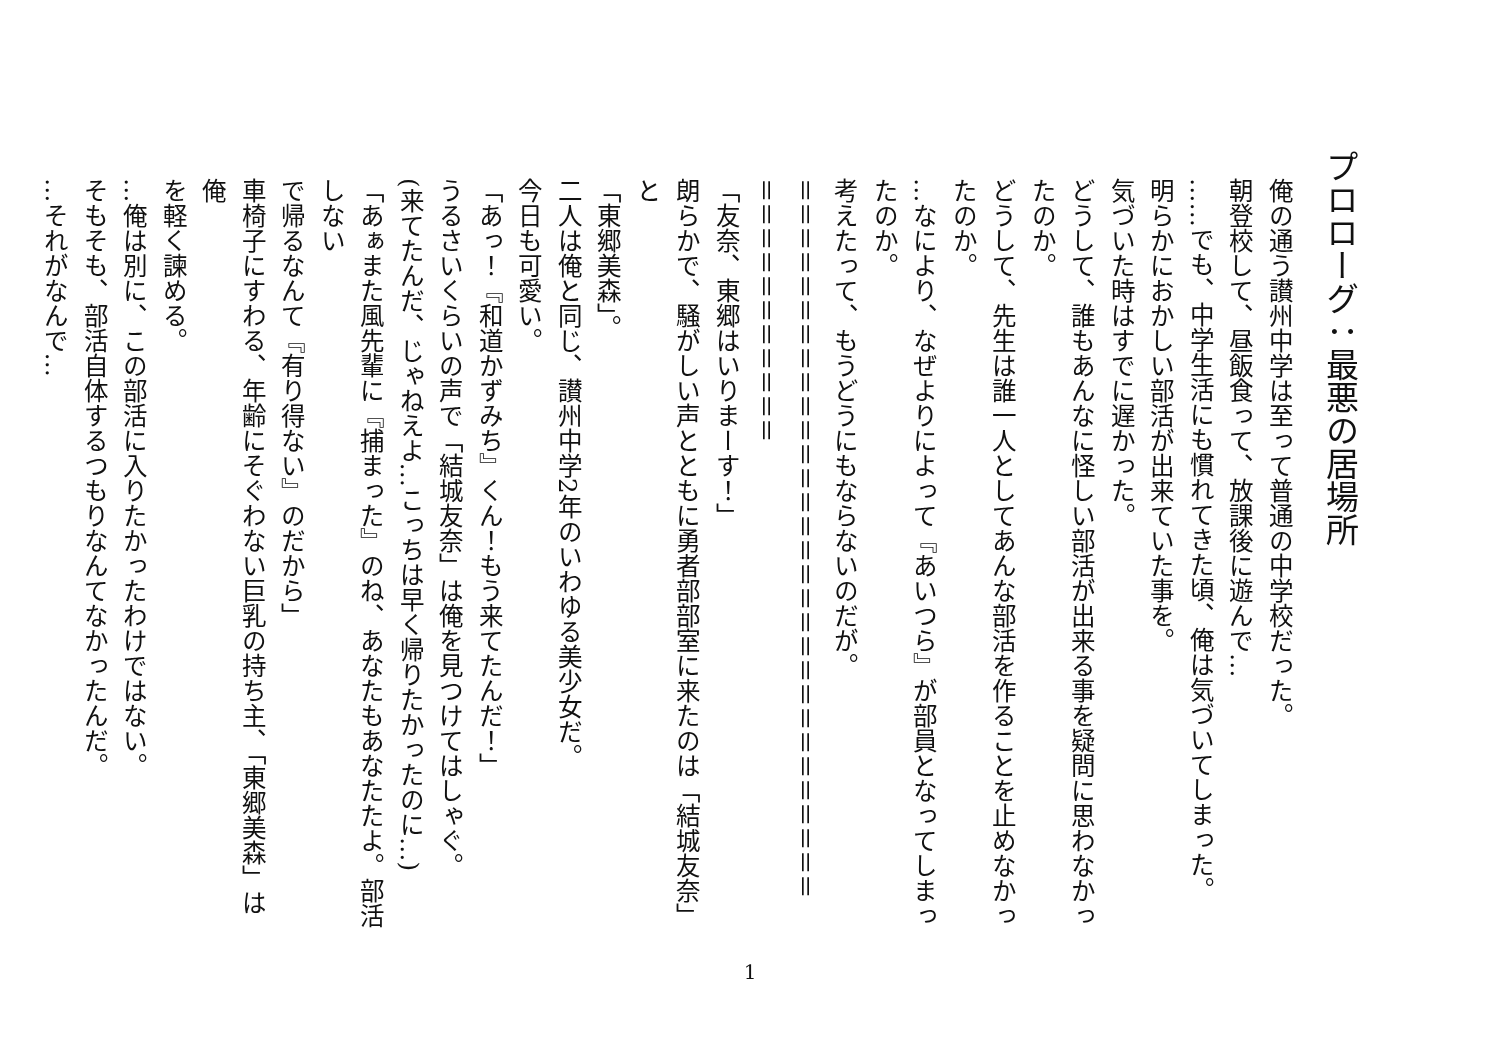プロローグ：最悪の居場所
俺の通う讃州中学は至って普通の中学校だった。
朝登校して、昼飯食って、放課後に遊んで…
……でも、中学生活にも慣れてきた頃、俺は気づいてしまった。
明らかにおかしい部活が出来ていた事を。
気づいた時はすでに遅かった。
どうして、誰もあんなに怪しい部活が出来る事を疑問に思わなかっ
たのか。
どうして、先生は誰一人としてあんな部活を作ることを止めなかっ
たのか。
…なにより、なぜよりによって『あいつら』が部員となってしまっ
たのか。
考えたって、もうどうにもならないのだが。
＝＝＝＝＝＝＝＝＝＝＝＝＝＝＝＝＝＝＝＝＝＝＝＝＝＝＝＝＝＝
＝＝＝＝＝＝＝＝＝＝＝
「友奈、東郷はいりまーす！」
朗らかで、騒がしい声とともに勇者部部室に来たのは「結城友奈」と
「東郷美森」。
二人は俺と同じ、讃州中学2年のいわゆる美少女だ。
今日も可愛い。
「あっ！『和道かずみち』くん！もう来てたんだ！」
うるさいくらいの声で「結城友奈」は俺を見つけてはしゃぐ。
(来てたんだ、じゃねえよ…こっちは早く帰りたかったのに…)
「あぁまた風先輩に『捕まった』のね、あなたもあなたたよ。部活しない
で帰るなんて『有り得ない』のだから」
車椅子にすわる、年齢にそぐわない巨乳の持ち主、「東郷美森」は俺
を軽く諫める。
…俺は別に、この部活に入りたかったわけではない。
そもそも、部活自体するつもりなんてなかったんだ。
…それがなんで…
1